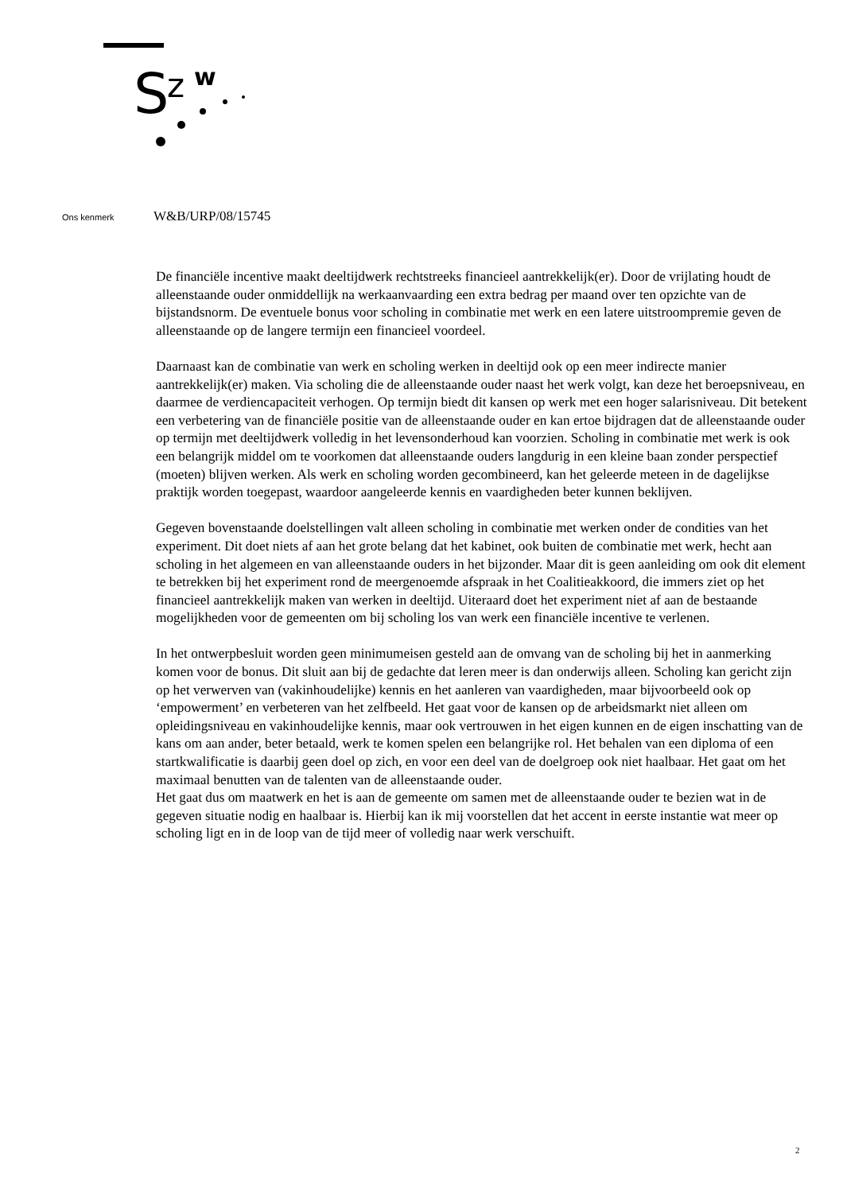S
z
w
Ons kenmerk W&B/URP/08/15745
De financiële incentive maakt deeltijdwerk rechtstreeks financieel aantrekkelijk(er). Door de vrijlating houdt de alleenstaande ouder onmiddellijk na werkaanvaarding een extra bedrag per maand over ten opzichte van de bijstandsnorm. De eventuele bonus voor scholing in combinatie met werk en een latere uitstroompremie geven de alleenstaande op de langere termijn een financieel voordeel.
Daarnaast kan de combinatie van werk en scholing werken in deeltijd ook op een meer indirecte manier aantrekkelijk(er) maken. Via scholing die de alleenstaande ouder naast het werk volgt, kan deze het beroepsniveau, en daarmee de verdiencapaciteit verhogen. Op termijn biedt dit kansen op werk met een hoger salarisniveau. Dit betekent een verbetering van de financiële positie van de alleenstaande ouder en kan ertoe bijdragen dat de alleenstaande ouder op termijn met deeltijdwerk volledig in het levensonderhoud kan voorzien. Scholing in combinatie met werk is ook een belangrijk middel om te voorkomen dat alleenstaande ouders langdurig in een kleine baan zonder perspectief (moeten) blijven werken. Als werk en scholing worden gecombineerd, kan het geleerde meteen in de dagelijkse praktijk worden toegepast, waardoor aangeleerde kennis en vaardigheden beter kunnen beklijven.
Gegeven bovenstaande doelstellingen valt alleen scholing in combinatie met werken onder de condities van het experiment. Dit doet niets af aan het grote belang dat het kabinet, ook buiten de combinatie met werk, hecht aan scholing in het algemeen en van alleenstaande ouders in het bijzonder. Maar dit is geen aanleiding om ook dit element te betrekken bij het experiment rond de meergenoemde afspraak in het Coalitieakkoord, die immers ziet op het financieel aantrekkelijk maken van werken in deeltijd. Uiteraard doet het experiment niet af aan de bestaande mogelijkheden voor de gemeenten om bij scholing los van werk een financiële incentive te verlenen.
In het ontwerpbesluit worden geen minimumeisen gesteld aan de omvang van de scholing bij het in aanmerking komen voor de bonus. Dit sluit aan bij de gedachte dat leren meer is dan onderwijs alleen. Scholing kan gericht zijn op het verwerven van (vakinhoudelijke) kennis en het aanleren van vaardigheden, maar bijvoorbeeld ook op ‘empowerment’ en verbeteren van het zelfbeeld. Het gaat voor de kansen op de arbeidsmarkt niet alleen om opleidingsniveau en vakinhoudelijke kennis, maar ook vertrouwen in het eigen kunnen en de eigen inschatting van de kans om aan ander, beter betaald, werk te komen spelen een belangrijke rol. Het behalen van een diploma of een startkwalificatie is daarbij geen doel op zich, en voor een deel van de doelgroep ook niet haalbaar. Het gaat om het maximaal benutten van de talenten van de alleenstaande ouder.
Het gaat dus om maatwerk en het is aan de gemeente om samen met de alleenstaande ouder te bezien wat in de gegeven situatie nodig en haalbaar is. Hierbij kan ik mij voorstellen dat het accent in eerste instantie wat meer op scholing ligt en in de loop van de tijd meer of volledig naar werk verschuift.
2